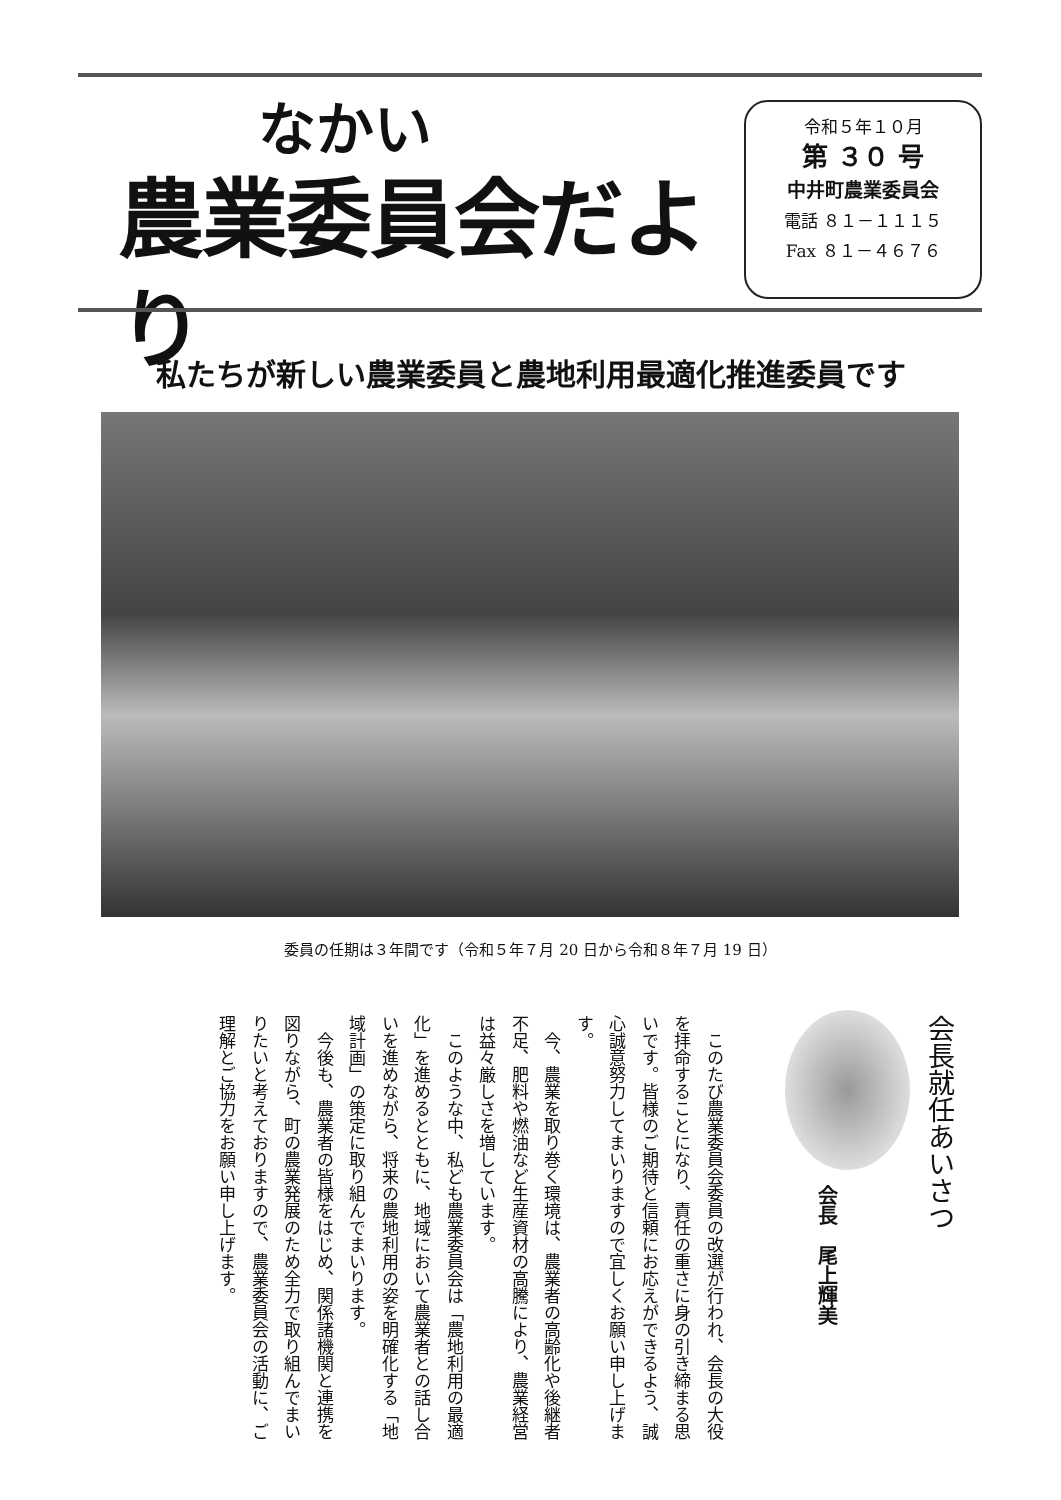なかい
農業委員会だより
令和５年１０月
第 ３０ 号
中井町農業委員会
電話 ８１－１１１５
Fax ８１－４６７６
私たちが新しい農業委員と農地利用最適化推進委員です
委員の任期は３年間です（令和５年７月 20 日から令和８年７月 19 日）
会長就任あいさつ
会長　尾上輝美
　このたび農業委員会委員の改選が行われ、会長の大役を拝命することになり、責任の重さに身の引き締まる思いです。皆様のご期待と信頼にお応えができるよう、誠心誠意努力してまいりますので宜しくお願い申し上げます。
　今、農業を取り巻く環境は、農業者の高齢化や後継者不足、肥料や燃油など生産資材の高騰により、農業経営は益々厳しさを増しています。
　このような中、私ども農業委員会は「農地利用の最適化」を進めるとともに、地域において農業者との話し合いを進めながら、将来の農地利用の姿を明確化する「地域計画」の策定に取り組んでまいります。
　今後も、農業者の皆様をはじめ、関係諸機関と連携を図りながら、町の農業発展のため全力で取り組んでまいりたいと考えておりますので、農業委員会の活動に、ご理解とご協力をお願い申し上げます。